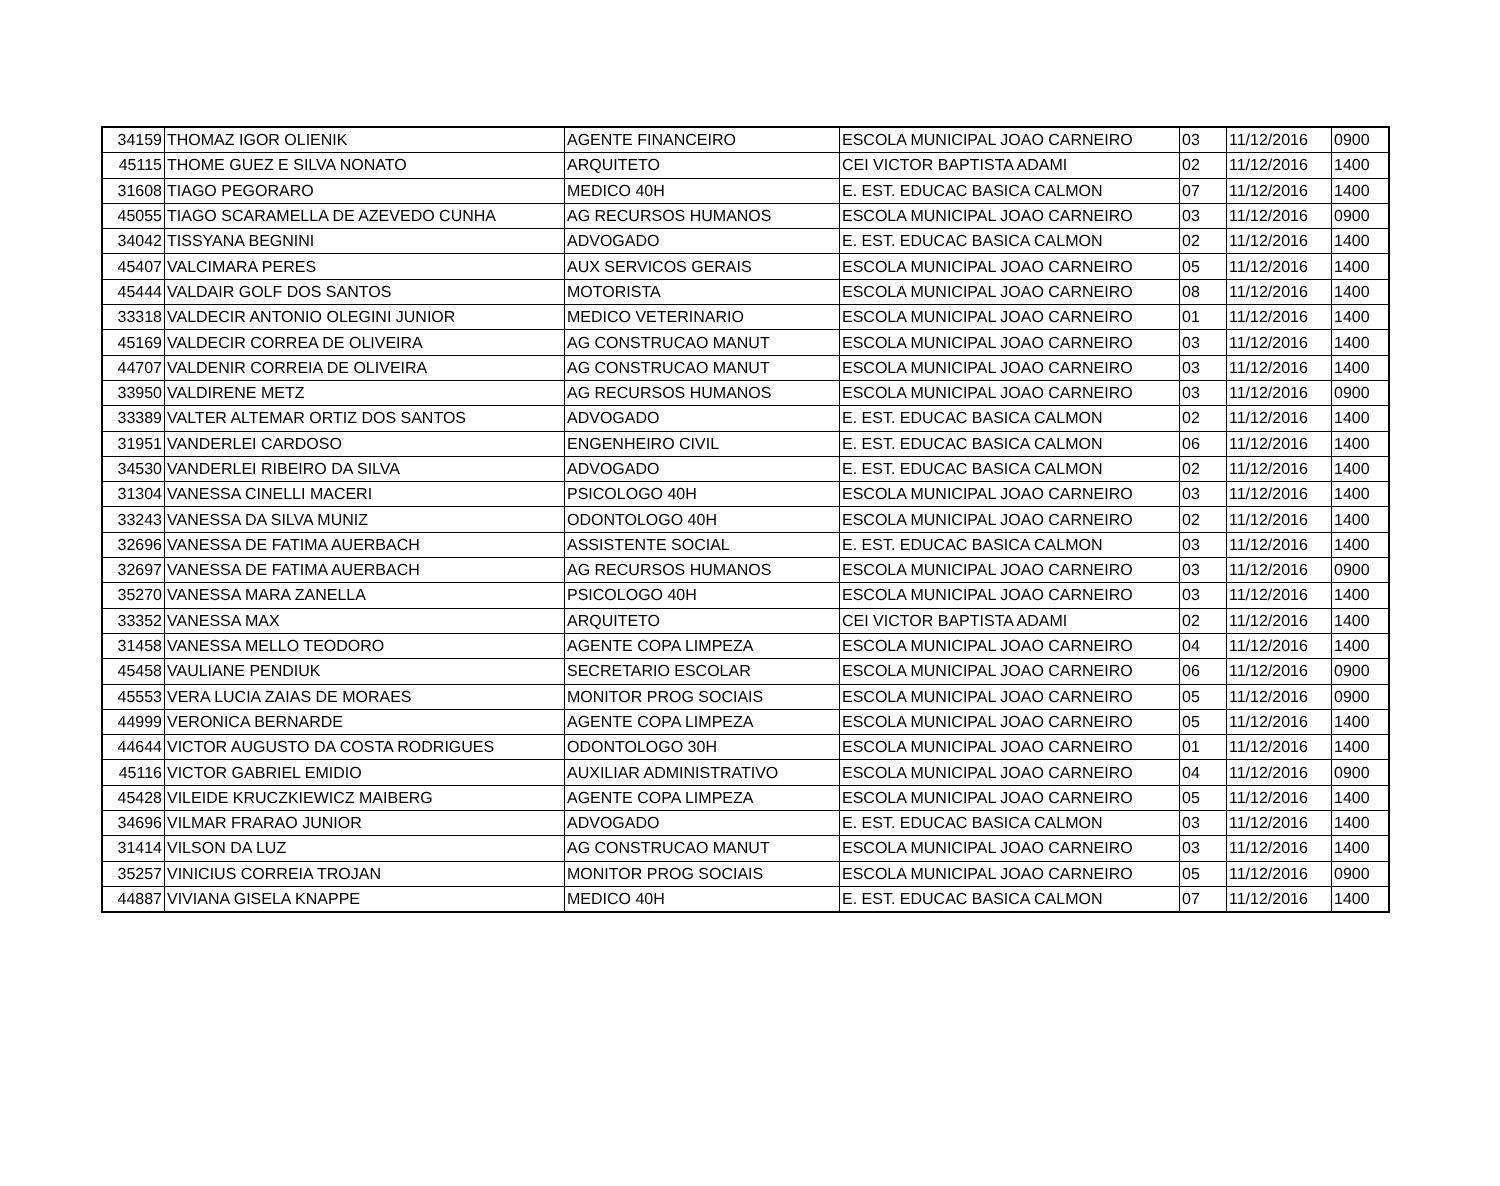| 34159 | THOMAZ IGOR OLIENIK | AGENTE FINANCEIRO | ESCOLA MUNICIPAL JOAO CARNEIRO | 03 | 11/12/2016 | 0900 |
| 45115 | THOME GUEZ E SILVA NONATO | ARQUITETO | CEI VICTOR BAPTISTA ADAMI | 02 | 11/12/2016 | 1400 |
| 31608 | TIAGO PEGORARO | MEDICO 40H | E. EST. EDUCAC BASICA CALMON | 07 | 11/12/2016 | 1400 |
| 45055 | TIAGO SCARAMELLA DE AZEVEDO CUNHA | AG RECURSOS HUMANOS | ESCOLA MUNICIPAL JOAO CARNEIRO | 03 | 11/12/2016 | 0900 |
| 34042 | TISSYANA BEGNINI | ADVOGADO | E. EST. EDUCAC BASICA CALMON | 02 | 11/12/2016 | 1400 |
| 45407 | VALCIMARA PERES | AUX SERVICOS GERAIS | ESCOLA MUNICIPAL JOAO CARNEIRO | 05 | 11/12/2016 | 1400 |
| 45444 | VALDAIR GOLF DOS SANTOS | MOTORISTA | ESCOLA MUNICIPAL JOAO CARNEIRO | 08 | 11/12/2016 | 1400 |
| 33318 | VALDECIR ANTONIO OLEGINI JUNIOR | MEDICO VETERINARIO | ESCOLA MUNICIPAL JOAO CARNEIRO | 01 | 11/12/2016 | 1400 |
| 45169 | VALDECIR CORREA DE OLIVEIRA | AG CONSTRUCAO MANUT | ESCOLA MUNICIPAL JOAO CARNEIRO | 03 | 11/12/2016 | 1400 |
| 44707 | VALDENIR CORREIA DE OLIVEIRA | AG CONSTRUCAO MANUT | ESCOLA MUNICIPAL JOAO CARNEIRO | 03 | 11/12/2016 | 1400 |
| 33950 | VALDIRENE METZ | AG RECURSOS HUMANOS | ESCOLA MUNICIPAL JOAO CARNEIRO | 03 | 11/12/2016 | 0900 |
| 33389 | VALTER ALTEMAR ORTIZ DOS SANTOS | ADVOGADO | E. EST. EDUCAC BASICA CALMON | 02 | 11/12/2016 | 1400 |
| 31951 | VANDERLEI CARDOSO | ENGENHEIRO CIVIL | E. EST. EDUCAC BASICA CALMON | 06 | 11/12/2016 | 1400 |
| 34530 | VANDERLEI RIBEIRO DA SILVA | ADVOGADO | E. EST. EDUCAC BASICA CALMON | 02 | 11/12/2016 | 1400 |
| 31304 | VANESSA CINELLI MACERI | PSICOLOGO 40H | ESCOLA MUNICIPAL JOAO CARNEIRO | 03 | 11/12/2016 | 1400 |
| 33243 | VANESSA DA SILVA MUNIZ | ODONTOLOGO 40H | ESCOLA MUNICIPAL JOAO CARNEIRO | 02 | 11/12/2016 | 1400 |
| 32696 | VANESSA DE FATIMA AUERBACH | ASSISTENTE SOCIAL | E. EST. EDUCAC BASICA CALMON | 03 | 11/12/2016 | 1400 |
| 32697 | VANESSA DE FATIMA AUERBACH | AG RECURSOS HUMANOS | ESCOLA MUNICIPAL JOAO CARNEIRO | 03 | 11/12/2016 | 0900 |
| 35270 | VANESSA MARA ZANELLA | PSICOLOGO 40H | ESCOLA MUNICIPAL JOAO CARNEIRO | 03 | 11/12/2016 | 1400 |
| 33352 | VANESSA MAX | ARQUITETO | CEI VICTOR BAPTISTA ADAMI | 02 | 11/12/2016 | 1400 |
| 31458 | VANESSA MELLO TEODORO | AGENTE COPA LIMPEZA | ESCOLA MUNICIPAL JOAO CARNEIRO | 04 | 11/12/2016 | 1400 |
| 45458 | VAULIANE PENDIUK | SECRETARIO ESCOLAR | ESCOLA MUNICIPAL JOAO CARNEIRO | 06 | 11/12/2016 | 0900 |
| 45553 | VERA LUCIA ZAIAS DE MORAES | MONITOR PROG SOCIAIS | ESCOLA MUNICIPAL JOAO CARNEIRO | 05 | 11/12/2016 | 0900 |
| 44999 | VERONICA BERNARDE | AGENTE COPA LIMPEZA | ESCOLA MUNICIPAL JOAO CARNEIRO | 05 | 11/12/2016 | 1400 |
| 44644 | VICTOR AUGUSTO DA COSTA RODRIGUES | ODONTOLOGO 30H | ESCOLA MUNICIPAL JOAO CARNEIRO | 01 | 11/12/2016 | 1400 |
| 45116 | VICTOR GABRIEL EMIDIO | AUXILIAR ADMINISTRATIVO | ESCOLA MUNICIPAL JOAO CARNEIRO | 04 | 11/12/2016 | 0900 |
| 45428 | VILEIDE KRUCZKIEWICZ MAIBERG | AGENTE COPA LIMPEZA | ESCOLA MUNICIPAL JOAO CARNEIRO | 05 | 11/12/2016 | 1400 |
| 34696 | VILMAR FRARAO JUNIOR | ADVOGADO | E. EST. EDUCAC BASICA CALMON | 03 | 11/12/2016 | 1400 |
| 31414 | VILSON DA LUZ | AG CONSTRUCAO MANUT | ESCOLA MUNICIPAL JOAO CARNEIRO | 03 | 11/12/2016 | 1400 |
| 35257 | VINICIUS CORREIA TROJAN | MONITOR PROG SOCIAIS | ESCOLA MUNICIPAL JOAO CARNEIRO | 05 | 11/12/2016 | 0900 |
| 44887 | VIVIANA GISELA KNAPPE | MEDICO 40H | E. EST. EDUCAC BASICA CALMON | 07 | 11/12/2016 | 1400 |